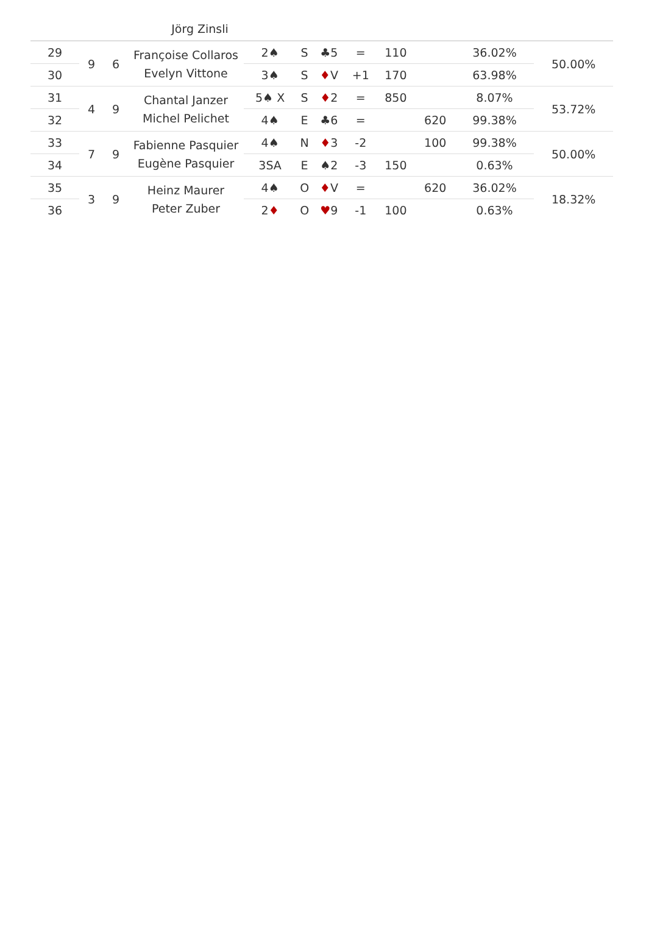Jörg Zinsli
| 29 | 9 | 6 | Françoise Collaros Evelyn Vittone | 2♠ | S | ♣5 | = | 110 | | 36.02% | 50.00% |
| 30 | | | | 3♠ | S | ♦ V | +1 | 170 | | 63.98% | |
| 31 | 4 | 9 | Chantal Janzer Michel Pelichet | 5♠ X | S | ♦ 2 | = | 850 | | 8.07% | 53.72% |
| 32 | | | | 4♠ | E | ♣6 | = | | 620 | 99.38% | |
| 33 | 7 | 9 | Fabienne Pasquier Eugène Pasquier | 4♠ | N | ♦ 3 | -2 | | 100 | 99.38% | 50.00% |
| 34 | | | | 3SA | E | ♠2 | -3 | 150 | | 0.63% | |
| 35 | 3 | 9 | Heinz Maurer Peter Zuber | 4♠ | O | ♦ V | = | | 620 | 36.02% | 18.32% |
| 36 | | | | 2 ♦ | O | ♥ 9 | -1 | 100 | | 0.63% | |